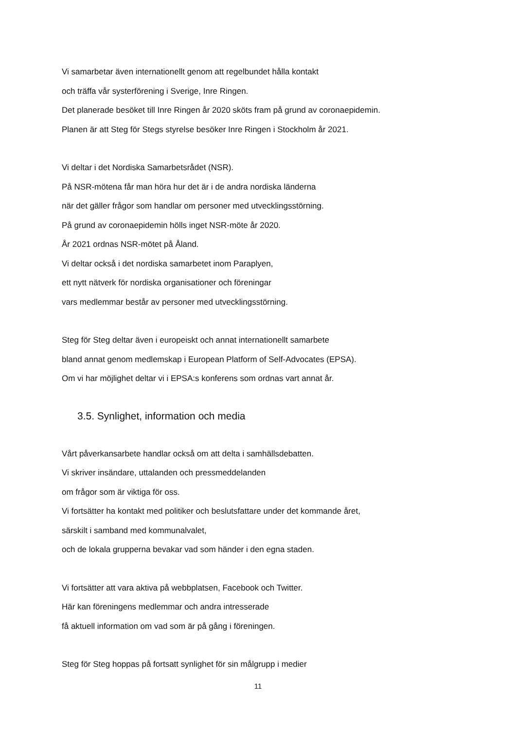Vi samarbetar även internationellt genom att regelbundet hålla kontakt
och träffa vår systerförening i Sverige, Inre Ringen.
Det planerade besöket till Inre Ringen år 2020 sköts fram på grund av coronaepidemin.
Planen är att Steg för Stegs styrelse besöker Inre Ringen i Stockholm år 2021.
Vi deltar i det Nordiska Samarbetsrådet (NSR).
På NSR-mötena får man höra hur det är i de andra nordiska länderna
när det gäller frågor som handlar om personer med utvecklingsstörning.
På grund av coronaepidemin hölls inget NSR-möte år 2020.
År 2021 ordnas NSR-mötet på Åland.
Vi deltar också i det nordiska samarbetet inom Paraplyen,
ett nytt nätverk för nordiska organisationer och föreningar
vars medlemmar består av personer med utvecklingsstörning.
Steg för Steg deltar även i europeiskt och annat internationellt samarbete
bland annat genom medlemskap i European Platform of Self-Advocates (EPSA).
Om vi har möjlighet deltar vi i EPSA:s konferens som ordnas vart annat år.
3.5. Synlighet, information och media
Vårt påverkansarbete handlar också om att delta i samhällsdebatten.
Vi skriver insändare, uttalanden och pressmeddelanden
om frågor som är viktiga för oss.
Vi fortsätter ha kontakt med politiker och beslutsfattare under det kommande året,
särskilt i samband med kommunalvalet,
och de lokala grupperna bevakar vad som händer i den egna staden.
Vi fortsätter att vara aktiva på webbplatsen, Facebook och Twitter.
Här kan föreningens medlemmar och andra intresserade
få aktuell information om vad som är på gång i föreningen.
Steg för Steg hoppas på fortsatt synlighet för sin målgrupp i medier
11